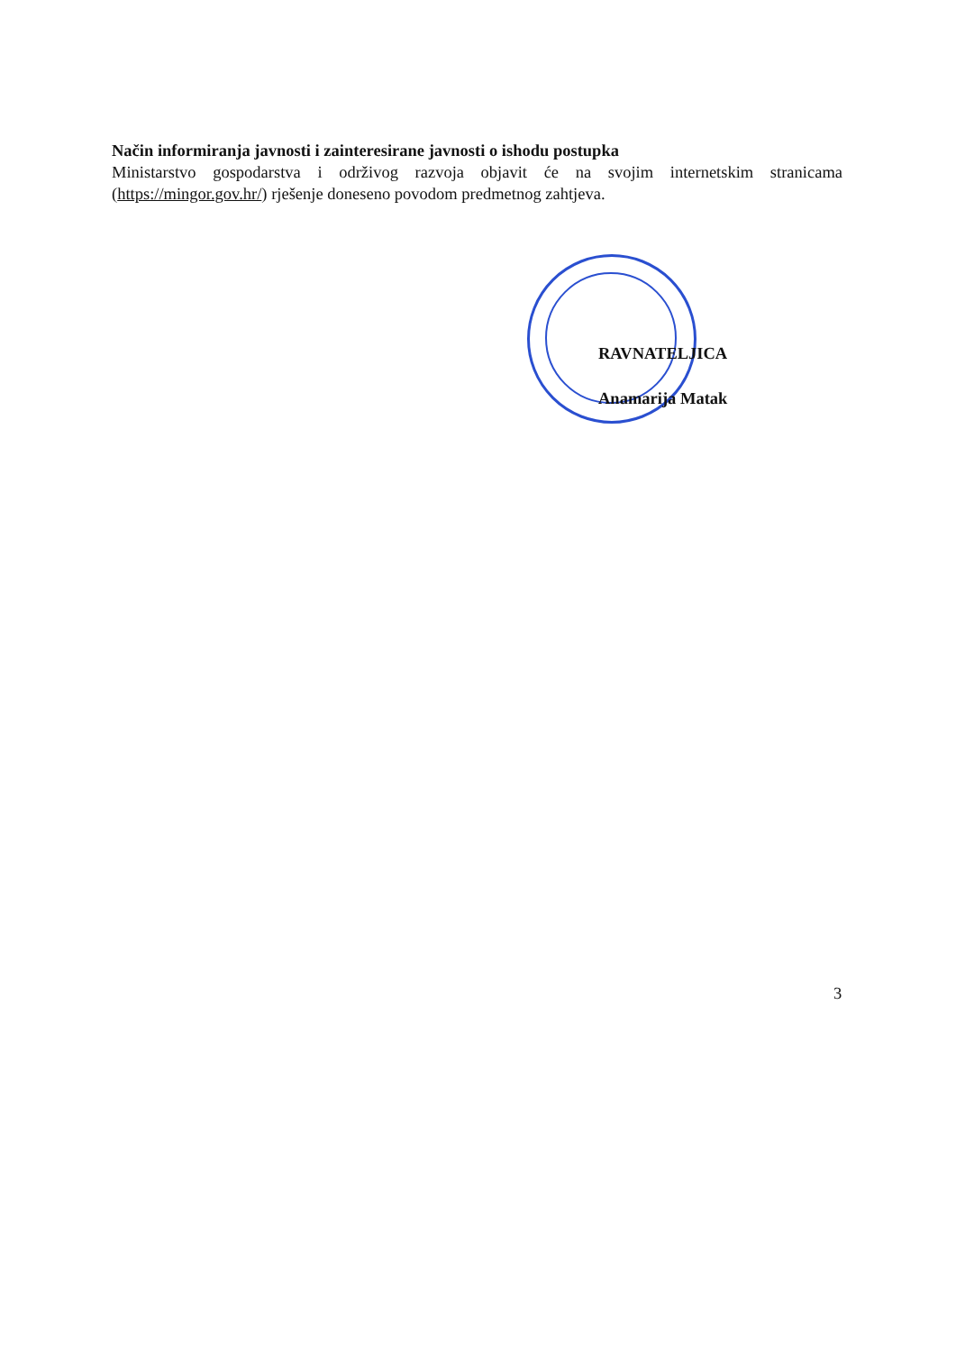Način informiranja javnosti i zainteresirane javnosti o ishodu postupka
Ministarstvo gospodarstva i održivog razvoja objavit će na svojim internetskim stranicama (https://mingor.gov.hr/) rješenje doneseno povodom predmetnog zahtjeva.
RAVNATELJICA
Anamarija Matak
3